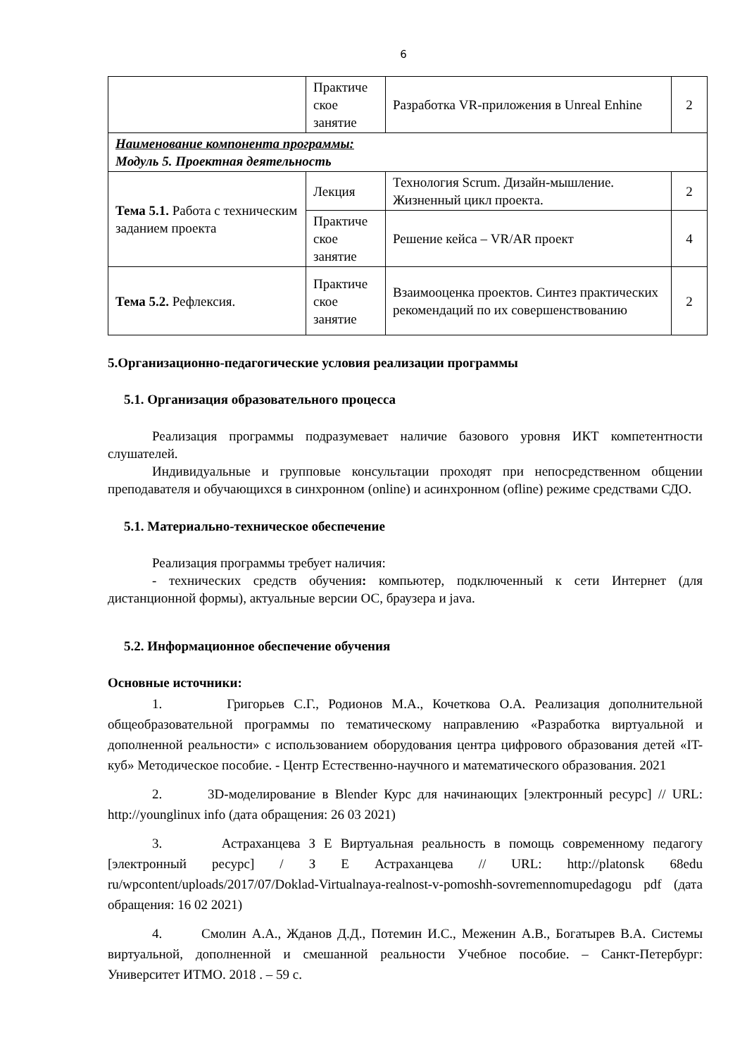6
| | Практиче ское занятие | Разработка VR-приложения в Unreal Enhine | 2 |
| Наименование компонента программы: Модуль 5. Проектная деятельность | | | |
| Тема 5.1. Работа с техническим заданием проекта | Лекция | Технология Scrum. Дизайн-мышление. Жизненный цикл проекта. | 2 |
| | Практиче ское занятие | Решение кейса – VR/AR проект | 4 |
| Тема 5.2. Рефлексия. | Практиче ское занятие | Взаимооценка проектов. Синтез практических рекомендаций по их совершенствованию | 2 |
5.Организационно-педагогические условия реализации программы
5.1. Организация образовательного процесса
Реализация программы подразумевает наличие базового уровня ИКТ компетентности слушателей.
Индивидуальные и групповые консультации проходят при непосредственном общении преподавателя и обучающихся в синхронном (online) и асинхронном (ofline) режиме средствами СДО.
5.1. Материально-техническое обеспечение
Реализация программы требует наличия:
- технических средств обучения: компьютер, подключенный к сети Интернет (для дистанционной формы), актуальные версии ОС, браузера и java.
5.2. Информационное обеспечение обучения
Основные источники:
1. Григорьев С.Г., Родионов М.А., Кочеткова О.А. Реализация дополнительной общеобразовательной программы по тематическому направлению «Разработка виртуальной и дополненной реальности» с использованием оборудования центра цифрового образования детей «IT-куб» Методическое пособие. - Центр Естественно-научного и математического образования. 2021
2. 3D-моделирование в Blender Курс для начинающих [электронный ресурс] // URL: http://younglinux info (дата обращения: 26 03 2021)
3. Астраханцева З Е Виртуальная реальность в помощь современному педагогу [электронный ресурс] / З Е Астраханцева // URL: http://platonsk 68edu ru/wpcontent/uploads/2017/07/Doklad-Virtualnaya-realnost-v-pomoshh-sovremennomupedagogu pdf (дата обращения: 16 02 2021)
4. Смолин А.А., Жданов Д.Д., Потемин И.С., Меженин А.В., Богатырев В.А. Системы виртуальной, дополненной и смешанной реальности Учебное пособие. – Санкт-Петербург: Университет ИТМО. 2018 . – 59 с.